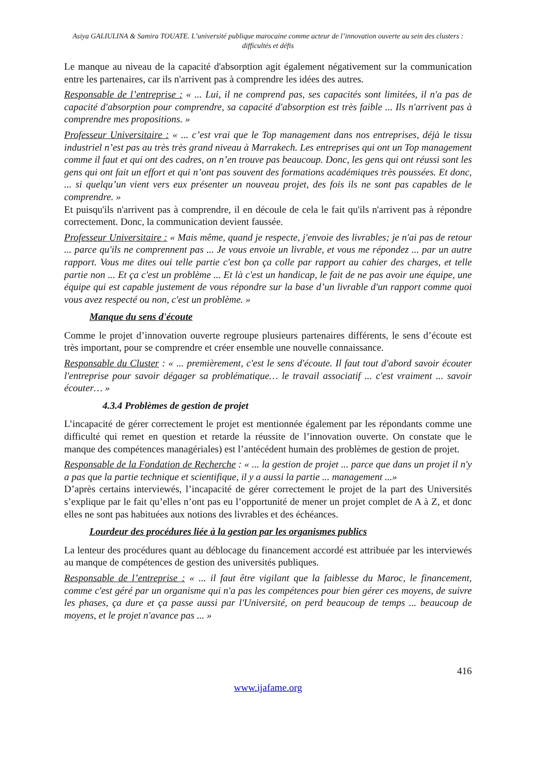Asiya GALIULINA & Samira TOUATE. L’université publique marocaine comme acteur de l’innovation ouverte au sein des clusters : difficultés et défis
Le manque au niveau de la capacité d'absorption agit également négativement sur la communication entre les partenaires, car ils n'arrivent pas à comprendre les idées des autres.
Responsable de l’entreprise : « ... Lui, il ne comprend pas, ses capacités sont limitées, il n'a pas de capacité d'absorption pour comprendre, sa capacité d'absorption est très faible ... Ils n'arrivent pas à comprendre mes propositions. »
Professeur Universitaire : « ... c’est vrai que le Top management dans nos entreprises, déjà le tissu industriel n’est pas au très très grand niveau à Marrakech. Les entreprises qui ont un Top management comme il faut et qui ont des cadres, on n’en trouve pas beaucoup. Donc, les gens qui ont réussi sont les gens qui ont fait un effort et qui n’ont pas souvent des formations académiques très poussées. Et donc, ... si quelqu’un vient vers eux présenter un nouveau projet, des fois ils ne sont pas capables de le comprendre. »
Et puisqu'ils n'arrivent pas à comprendre, il en découle de cela le fait qu'ils n'arrivent pas à répondre correctement. Donc, la communication devient faussée.
Professeur Universitaire : « Mais même, quand je respecte, j'envoie des livrables; je n'ai pas de retour ... parce qu'ils ne comprennent pas ... Je vous envoie un livrable, et vous me répondez ... par un autre rapport. Vous me dites oui telle partie c'est bon ça colle par rapport au cahier des charges, et telle partie non ... Et ça c'est un problème ... Et là c'est un handicap, le fait de ne pas avoir une équipe, une équipe qui est capable justement de vous répondre sur la base d’un livrable d'un rapport comme quoi vous avez respecté ou non, c'est un problème. »
Manque du sens d'écoute
Comme le projet d’innovation ouverte regroupe plusieurs partenaires différents, le sens d’écoute est très important, pour se comprendre et créer ensemble une nouvelle connaissance.
Responsable du Cluster : « ... premièrement, c'est le sens d'écoute. Il faut tout d'abord savoir écouter l'entreprise pour savoir dégager sa problématique… le travail associatif ... c'est vraiment ... savoir écouter… »
4.3.4 Problèmes de gestion de projet
L’incapacité de gérer correctement le projet est mentionnée également par les répondants comme une difficulté qui remet en question et retarde la réussite de l’innovation ouverte. On constate que le manque des compétences managériales) est l’antécédent humain des problèmes de gestion de projet.
Responsable de la Fondation de Recherche : « ... la gestion de projet ... parce que dans un projet il n'y a pas que la partie technique et scientifique, il y a aussi la partie ... management ...»
D’après certains interviewés, l’incapacité de gérer correctement le projet de la part des Universités s’explique par le fait qu’elles n’ont pas eu l’opportunité de mener un projet complet de A à Z, et donc elles ne sont pas habituées aux notions des livrables et des échéances.
Lourdeur des procédures liée à la gestion par les organismes publics
La lenteur des procédures quant au déblocage du financement accordé est attribuée par les interviewés au manque de compétences de gestion des universités publiques.
Responsable de l’entreprise : « ... il faut être vigilant que la faiblesse du Maroc, le financement, comme c'est géré par un organisme qui n'a pas les compétences pour bien gérer ces moyens, de suivre les phases, ça dure et ça passe aussi par l'Université, on perd beaucoup de temps ... beaucoup de moyens, et le projet n'avance pas ... »
416
www.ijafame.org